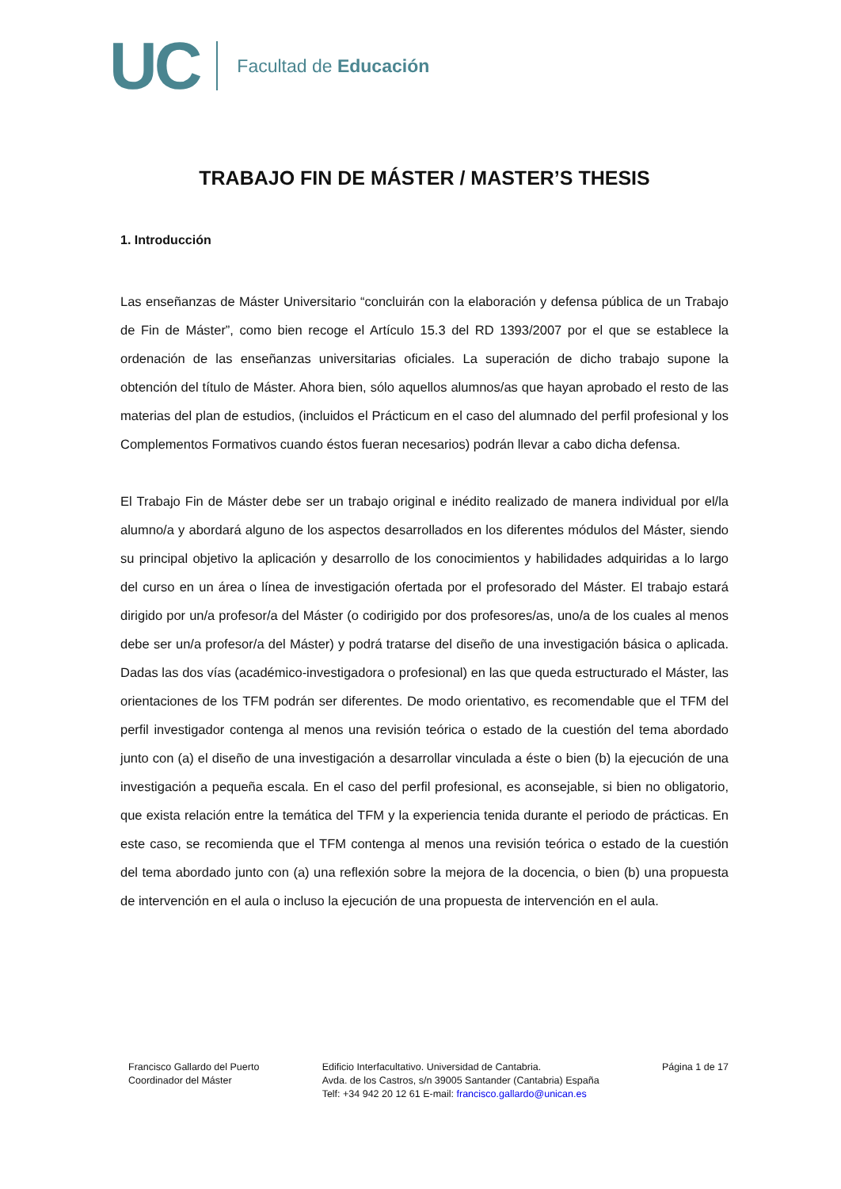UC
Facultad de Educación
TRABAJO FIN DE MÁSTER / MASTER’S THESIS
1. Introducción
Las enseñanzas de Máster Universitario “concluirán con la elaboración y defensa pública de un Trabajo de Fin de Máster”, como bien recoge el Artículo 15.3 del RD 1393/2007 por el que se establece la ordenación de las enseñanzas universitarias oficiales. La superación de dicho trabajo supone la obtención del título de Máster. Ahora bien, sólo aquellos alumnos/as que hayan aprobado el resto de las materias del plan de estudios, (incluidos el Prácticum en el caso del alumnado del perfil profesional y los Complementos Formativos cuando éstos fueran necesarios) podrán llevar a cabo dicha defensa.
El Trabajo Fin de Máster debe ser un trabajo original e inédito realizado de manera individual por el/la alumno/a y abordará alguno de los aspectos desarrollados en los diferentes módulos del Máster, siendo su principal objetivo la aplicación y desarrollo de los conocimientos y habilidades adquiridas a lo largo del curso en un área o línea de investigación ofertada por el profesorado del Máster. El trabajo estará dirigido por un/a profesor/a del Máster (o codirigido por dos profesores/as, uno/a de los cuales al menos debe ser un/a profesor/a del Máster) y podrá tratarse del diseño de una investigación básica o aplicada. Dadas las dos vías (académico-investigadora o profesional) en las que queda estructurado el Máster, las orientaciones de los TFM podrán ser diferentes. De modo orientativo, es recomendable que el TFM del perfil investigador contenga al menos una revisión teórica o estado de la cuestión del tema abordado junto con (a) el diseño de una investigación a desarrollar vinculada a éste o bien (b) la ejecución de una investigación a pequeña escala. En el caso del perfil profesional, es aconsejable, si bien no obligatorio, que exista relación entre la temática del TFM y la experiencia tenida durante el periodo de prácticas. En este caso, se recomienda que el TFM contenga al menos una revisión teórica o estado de la cuestión del tema abordado junto con (a) una reflexión sobre la mejora de la docencia, o bien (b) una propuesta de intervención en el aula o incluso la ejecución de una propuesta de intervención en el aula.
Francisco Gallardo del Puerto
Coordinador del Máster
Edificio Interfacultativo. Universidad de Cantabria.
Avda. de los Castros, s/n 39005 Santander (Cantabria) España
Telf: +34 942 20 12 61 E-mail: francisco.gallardo@unican.es
Página 1 de 17